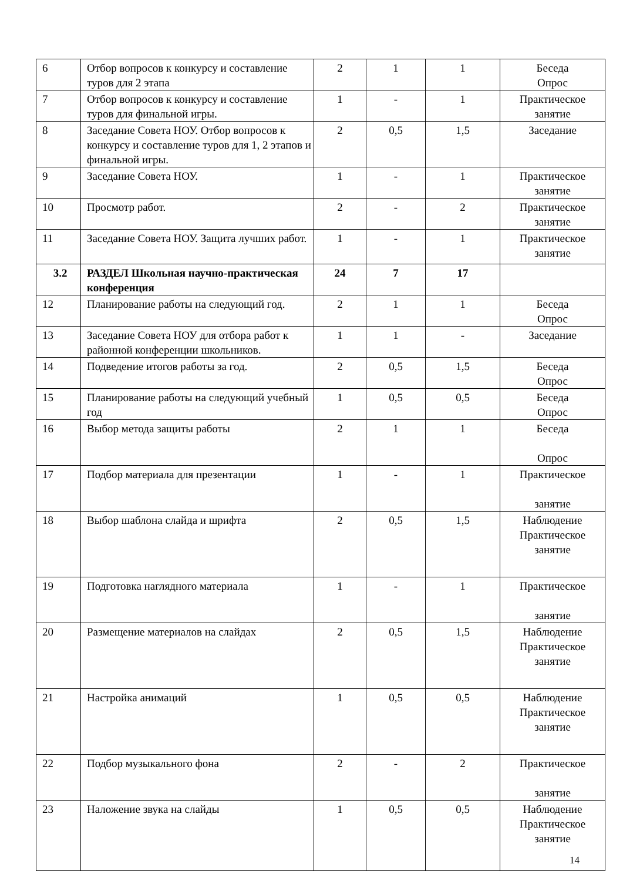| 6 | Отбор вопросов к конкурсу и составление туров для 2 этапа | 2 | 1 | 1 | Беседа Опрос |
| 7 | Отбор вопросов к конкурсу и составление туров для финальной игры. | 1 | - | 1 | Практическое занятие |
| 8 | Заседание Совета НОУ. Отбор вопросов к конкурсу и составление туров для 1, 2 этапов и финальной игры. | 2 | 0,5 | 1,5 | Заседание |
| 9 | Заседание Совета НОУ. | 1 | - | 1 | Практическое занятие |
| 10 | Просмотр работ. | 2 | - | 2 | Практическое занятие |
| 11 | Заседание Совета НОУ. Защита лучших работ. | 1 | - | 1 | Практическое занятие |
| 3.2 | РАЗДЕЛ Школьная научно-практическая конференция | 24 | 7 | 17 | |
| 12 | Планирование работы на следующий год. | 2 | 1 | 1 | Беседа Опрос |
| 13 | Заседание Совета НОУ для отбора работ к районной конференции школьников. | 1 | 1 | - | Заседание |
| 14 | Подведение итогов работы за год. | 2 | 0,5 | 1,5 | Беседа Опрос |
| 15 | Планирование работы на следующий учебный год | 1 | 0,5 | 0,5 | Беседа Опрос |
| 16 | Выбор метода защиты работы | 2 | 1 | 1 | Беседа Опрос |
| 17 | Подбор материала для презентации | 1 | - | 1 | Практическое занятие |
| 18 | Выбор шаблона слайда и шрифта | 2 | 0,5 | 1,5 | Наблюдение Практическое занятие |
| 19 | Подготовка наглядного материала | 1 | - | 1 | Практическое занятие |
| 20 | Размещение материалов на слайдах | 2 | 0,5 | 1,5 | Наблюдение Практическое занятие |
| 21 | Настройка анимаций | 1 | 0,5 | 0,5 | Наблюдение Практическое занятие |
| 22 | Подбор музыкального фона | 2 | - | 2 | Практическое занятие |
| 23 | Наложение звука на слайды | 1 | 0,5 | 0,5 | Наблюдение Практическое занятие |
14